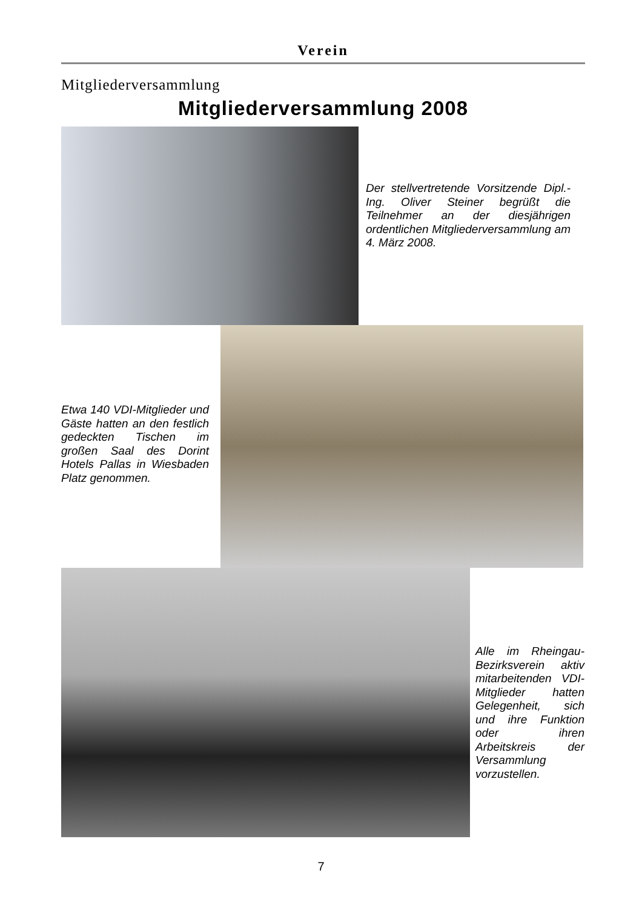Verein
Mitgliederversammlung
Mitgliederversammlung 2008
Der stellvertretende Vorsitzende Dipl.-Ing. Oliver Steiner begrüßt die Teilnehmer an der diesjährigen ordentlichen Mitgliederversammlung am 4. März 2008.
Etwa 140 VDI-Mitglieder und Gäste hatten an den festlich gedeckten Tischen im großen Saal des Dorint Hotels Pallas in Wiesbaden Platz genommen.
Alle im Rheingau-Bezirksverein aktiv mitarbeitenden VDI-Mitglieder hatten Gelegenheit, sich und ihre Funktion oder ihren Arbeitskreis der Versammlung vorzustellen.
7